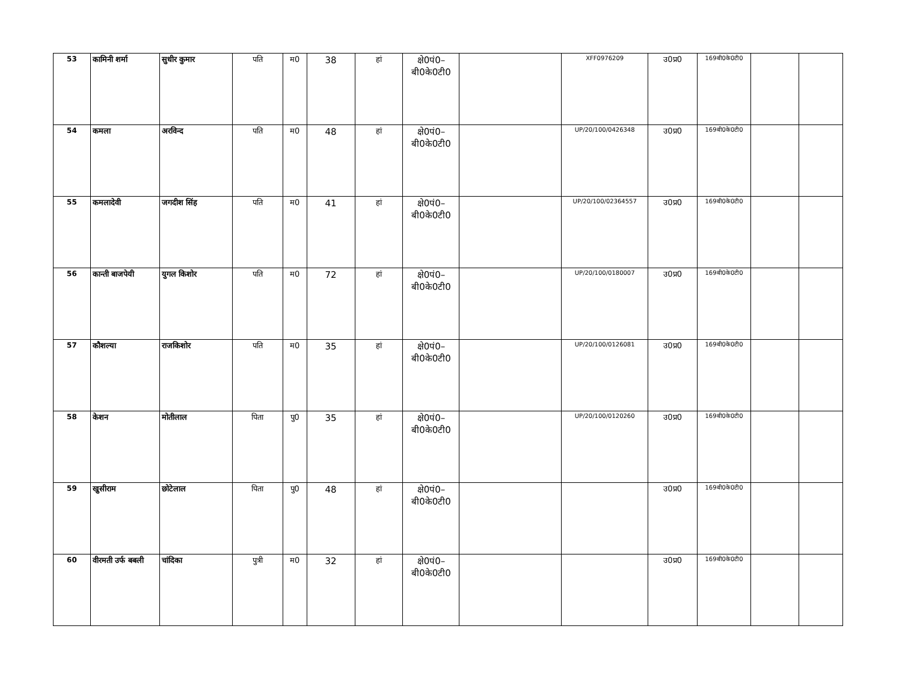| 53 | कामिनी शर्मा | सुधीर कुमार | पति | म0 | 38 | हां | क्षे0पं0– बी0के0टी0 | | XFF0976209 | उ0प्र0 | 169बी0के0टी0 | | |
| 54 | कमला | अरविन्द | पति | म0 | 48 | हां | क्षे0पं0– बी0के0टी0 | | UP/20/100/0426348 | उ0प्र0 | 169बी0के0टी0 | | |
| 55 | कमलादेवी | जगदीश सिंह | पति | म0 | 41 | हां | क्षे0पं0– बी0के0टी0 | | UP/20/100/02364557 | उ0प्र0 | 169बी0के0टी0 | | |
| 56 | कान्ती बाजपेयी | युगल किशोर | पति | म0 | 72 | हां | क्षे0पं0– बी0के0टी0 | | UP/20/100/0180007 | उ0प्र0 | 169बी0के0टी0 | | |
| 57 | कौशल्या | राजकिशोर | पति | म0 | 35 | हां | क्षे0पं0– बी0के0टी0 | | UP/20/100/0126081 | उ0प्र0 | 169बी0के0टी0 | | |
| 58 | केशन | मोतीलाल | पिता | पु0 | 35 | हां | क्षे0पं0– बी0के0टी0 | | UP/20/100/0120260 | उ0प्र0 | 169बी0के0टी0 | | |
| 59 | खुसीराम | छोटेलाल | पिता | पु0 | 48 | हां | क्षे0पं0– बी0के0टी0 | | | उ0प्र0 | 169बी0के0टी0 | | |
| 60 | वीरमती उर्फ बबली | चांदिका | पुत्री | म0 | 32 | हां | क्षे0पं0– बी0के0टी0 | | | उ0प्र0 | 169बी0के0टी0 | | |